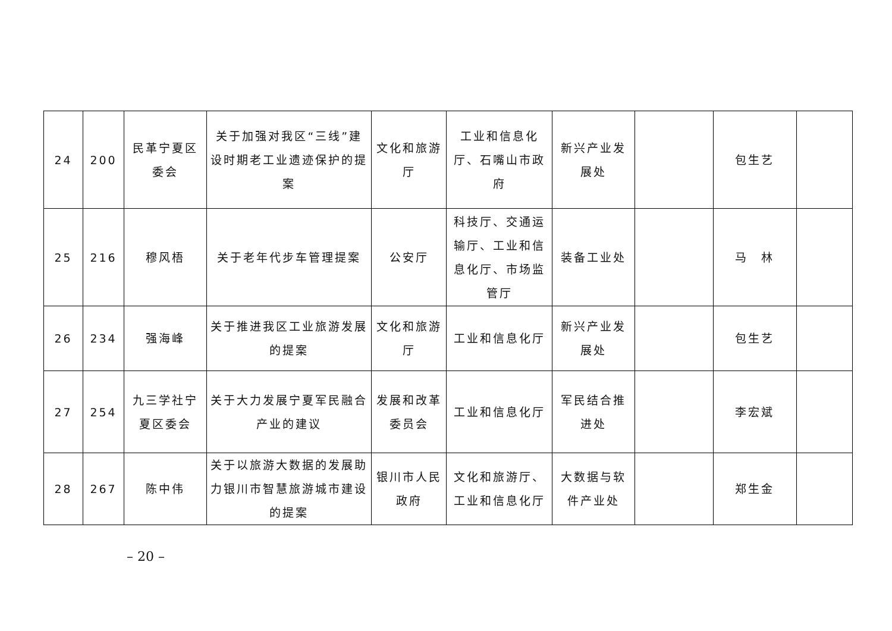| 24 | 200 | 民革宁夏区委会 | 关于加强对我区“三线”建设时期老工业遗迹保护的提案 | 文化和旅游厅 | 工业和信息化厅、石嘴山市政府 | 新兴产业发展处 | | 包生艺 | |
| 25 | 216 | 穆风梧 | 关于老年代步车管理提案 | 公安厅 | 科技厅、交通运输厅、工业和信息化厅、市场监管厅 | 装备工业处 | | 马 林 | |
| 26 | 234 | 强海峰 | 关于推进我区工业旅游发展的提案 | 文化和旅游厅 | 工业和信息化厅 | 新兴产业发展处 | | 包生艺 | |
| 27 | 254 | 九三学社宁夏区委会 | 关于大力发展宁夏军民融合产业的建议 | 发展和改革委员会 | 工业和信息化厅 | 军民结合推进处 | | 李宏斌 | |
| 28 | 267 | 陈中伟 | 关于以旅游大数据的发展助力银川市智慧旅游城市建设的提案 | 银川市人民政府 | 文化和旅游厅、工业和信息化厅 | 大数据与软件产业处 | | 郑生金 | |
– 20 –